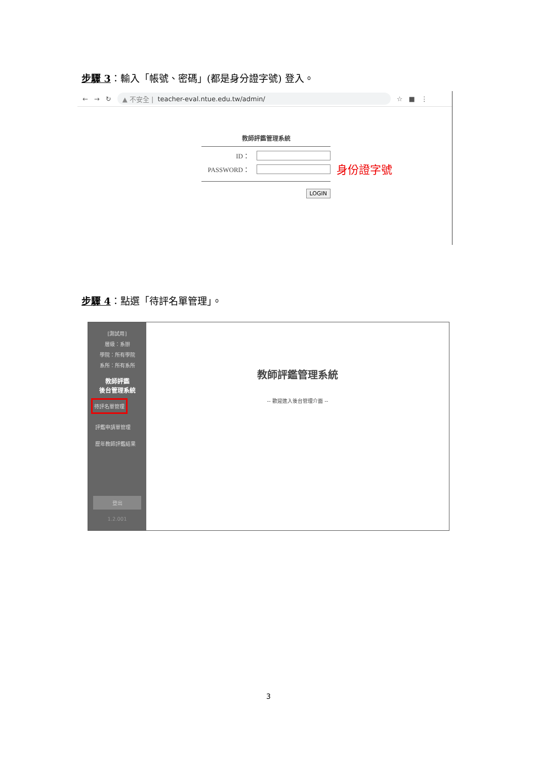步驟 3：輸入「帳號、密碼」(都是身分證字號) 登入。
← → ↻
▲ 不安全 | teacher-eval.ntue.edu.tw/admin/
☆ ■ ⋮
教師評鑑管理系統
ID：
PASSWORD：
LOGIN
身份證字號
步驟 4：點選「待評名單管理」。
[測試用]
層級：系辦
學院：所有學院
系所：所有系所
教師評鑑
後台管理系統
待評名單管理
評鑑申請單管理
歷年教師評鑑結果
登出
1.2.001
教師評鑑管理系統
-- 歡迎進入後台管理介面 --
3